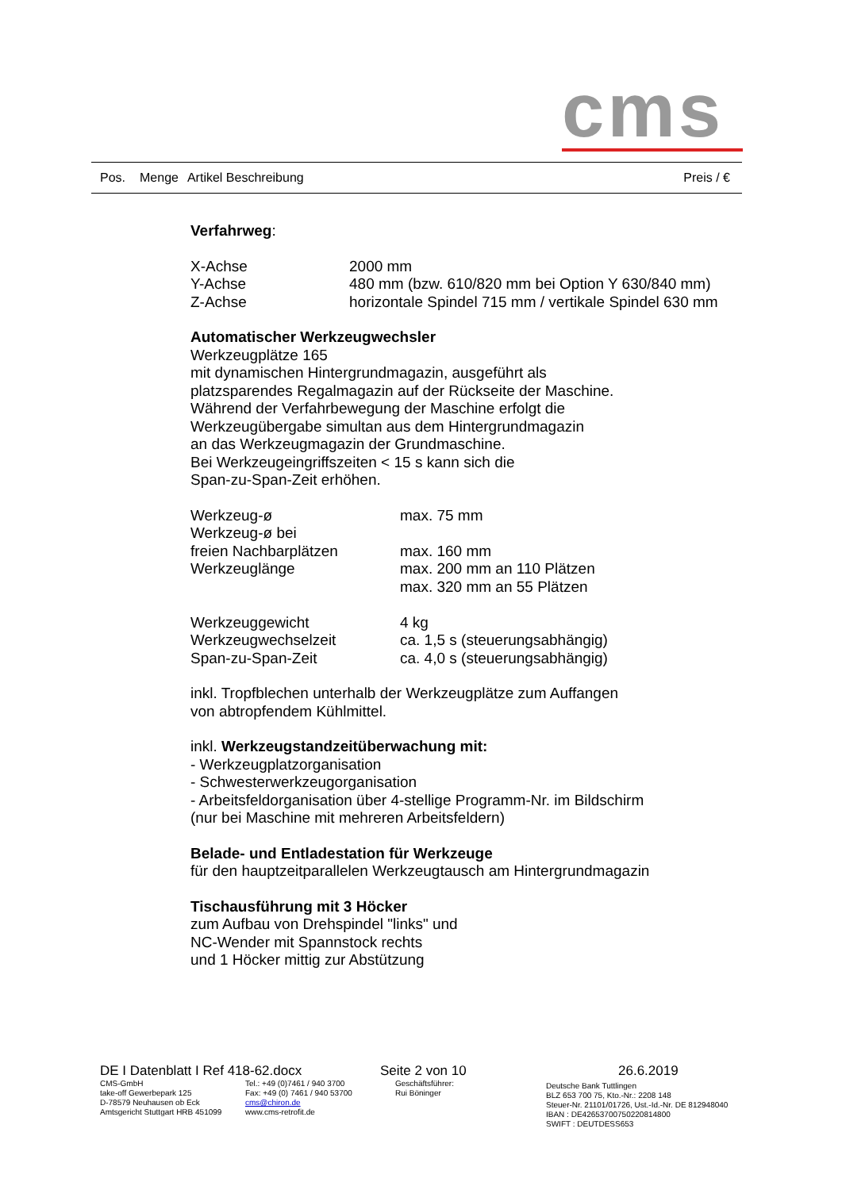cms
Pos. Menge Artikel Beschreibung Preis / €
Verfahrweg:
| X-Achse | 2000 mm |
| Y-Achse | 480 mm (bzw. 610/820 mm bei Option Y 630/840 mm) |
| Z-Achse | horizontale Spindel 715 mm / vertikale Spindel 630 mm |
Automatischer Werkzeugwechsler
Werkzeugplätze 165
mit dynamischen Hintergrundmagazin, ausgeführt als
platzsparendes Regalmagazin auf der Rückseite der Maschine.
Während der Verfahrbewegung der Maschine erfolgt die
Werkzeugübergabe simultan aus dem Hintergrundmagazin
an das Werkzeugmagazin der Grundmaschine.
Bei Werkzeugeingriffszeiten < 15 s kann sich die
Span-zu-Span-Zeit erhöhen.
| Werkzeug-ø | max. 75 mm |
| Werkzeug-ø bei | |
| freien Nachbarplätzen | max. 160 mm |
| Werkzeuglänge | max. 200 mm an 110 Plätzen |
| | max. 320 mm an 55 Plätzen |
| Werkzeuggewicht | 4 kg |
| Werkzeugwechselzeit | ca. 1,5 s (steuerungsabhängig) |
| Span-zu-Span-Zeit | ca. 4,0 s (steuerungsabhängig) |
inkl. Tropfblechen unterhalb der Werkzeugplätze zum Auffangen
von abtropfendem Kühlmittel.
inkl. Werkzeugstandzeitüberwachung mit:
- Werkzeugplatzorganisation
- Schwesterwerkzeugorganisation
- Arbeitsfeldorganisation über 4-stellige Programm-Nr. im Bildschirm
(nur bei Maschine mit mehreren Arbeitsfeldern)
Belade- und Entladestation für Werkzeuge
für den hauptzeitparallelen Werkzeugtausch am Hintergrundmagazin
Tischausführung mit 3 Höcker
zum Aufbau von Drehspindel "links" und
NC-Wender mit Spannstock rechts
und 1 Höcker mittig zur Abstützung
DE I Datenblatt I Ref 418-62.docx Seite 2 von 10 26.6.2019
CMS-GmbH
take-off Gewerbepark 125
D-78579 Neuhausen ob Eck
Amtsgericht Stuttgart HRB 451099
Tel.: +49 (0)7461 / 940 3700
Fax: +49 (0) 7461 / 940 53700
cms@chiron.de
www.cms-retrofit.de
Geschäftsführer:
Rui Böninger
Deutsche Bank Tuttlingen
BLZ 653 700 75, Kto.-Nr.: 2208 148
Steuer-Nr. 21101/01726, Ust.-Id.-Nr. DE 812948040
IBAN : DE42653700750220814800
SWIFT : DEUTDESS653